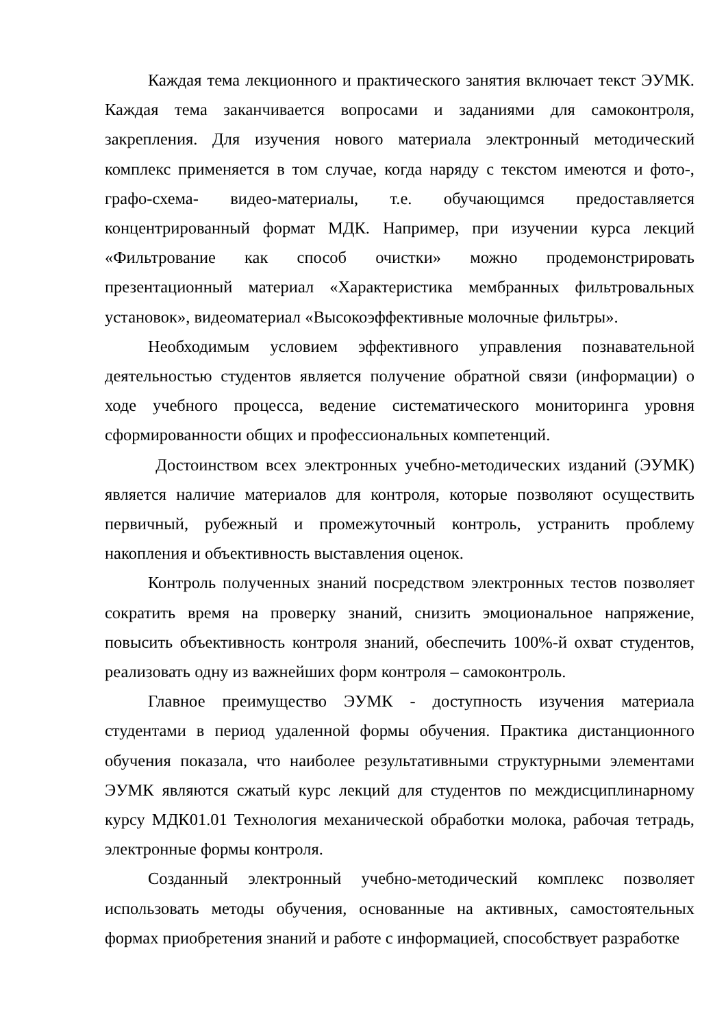Каждая тема лекционного и практического занятия включает текст ЭУМК. Каждая тема заканчивается вопросами и заданиями для самоконтроля, закрепления. Для изучения нового материала электронный методический комплекс применяется в том случае, когда наряду с текстом имеются и фото-, графо-схема- видео-материалы, т.е. обучающимся предоставляется концентрированный формат МДК. Например, при изучении курса лекций «Фильтрование как способ очистки» можно продемонстрировать презентационный материал «Характеристика мембранных фильтровальных установок», видеоматериал «Высокоэффективные молочные фильтры».
Необходимым условием эффективного управления познавательной деятельностью студентов является получение обратной связи (информации) о ходе учебного процесса, ведение систематического мониторинга уровня сформированности общих и профессиональных компетенций.
Достоинством всех электронных учебно-методических изданий (ЭУМК) является наличие материалов для контроля, которые позволяют осуществить первичный, рубежный и промежуточный контроль, устранить проблему накопления и объективность выставления оценок.
Контроль полученных знаний посредством электронных тестов позволяет сократить время на проверку знаний, снизить эмоциональное напряжение, повысить объективность контроля знаний, обеспечить 100%-й охват студентов, реализовать одну из важнейших форм контроля – самоконтроль.
Главное преимущество ЭУМК - доступность изучения материала студентами в период удаленной формы обучения. Практика дистанционного обучения показала, что наиболее результативными структурными элементами ЭУМК являются сжатый курс лекций для студентов по междисциплинарному курсу МДК01.01 Технология механической обработки молока, рабочая тетрадь, электронные формы контроля.
Созданный электронный учебно-методический комплекс позволяет использовать методы обучения, основанные на активных, самостоятельных формах приобретения знаний и работе с информацией, способствует разработке